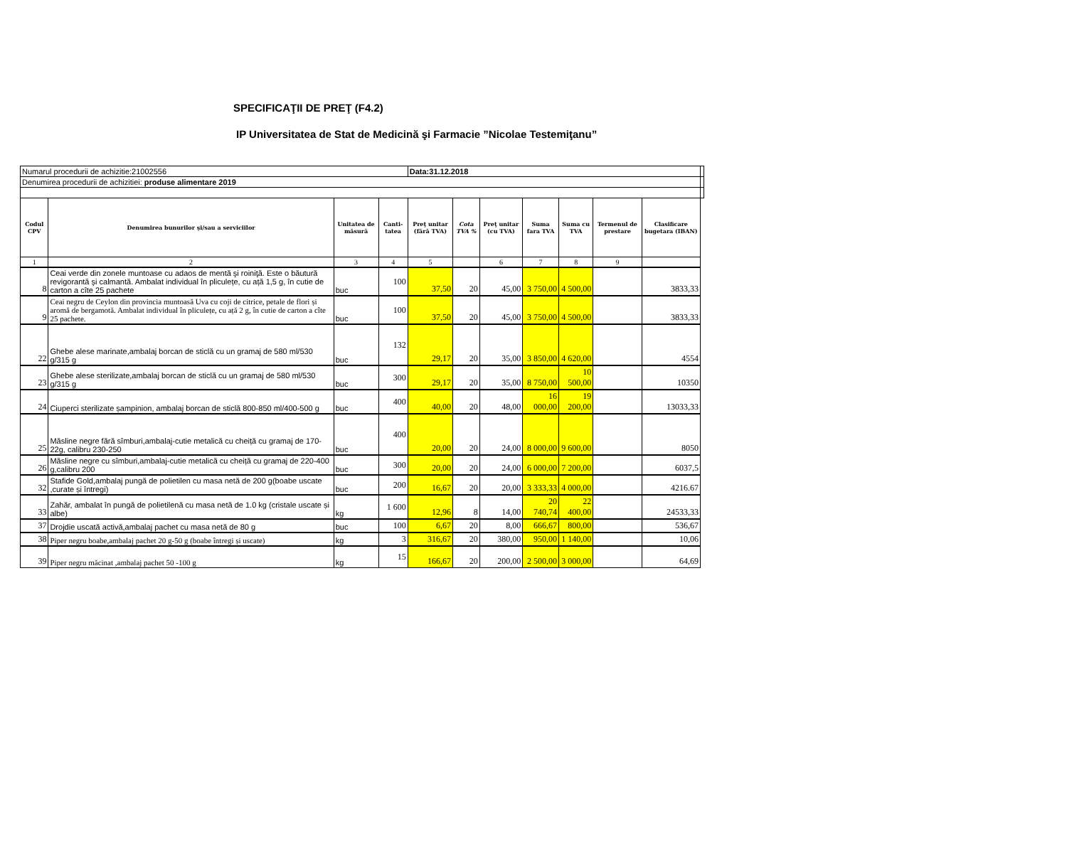SPECIFICAŢII DE PREŢ (F4.2)
IP Universitatea de Stat de Medicină şi Farmacie ”Nicolae Testemiţanu”
| Numarul procedurii de achizitie:21002556 | | | | Data:31.12.2018 | | | | | | | |
| Denumirea procedurii de achizitiei: produse alimentare 2019 | | | | | | | | | | | |
| Codul CPV | Denumirea bunurilor şi/sau a serviciilor | Unitatea de măsură | Canti-tatea | Preţ unitar (fără TVA) | Cota TVA % | Preţ unitar (cu TVA) | Suma fara TVA | Suma cu TVA | Termenul de prestare | Clasificare bugetara (IBAN) | |
| 1 | 2 | 3 | 4 | 5 | | 6 | 7 | 8 | 9 | | |
| 8 | Ceai verde din zonele muntoase cu adaos de mentă şi roiniţă. Este o băutură revigorantă şi calmantă. Ambalat individual în pliculețe, cu ață 1,5 g, în cutie de carton a cîte 25 pachete | buc | 100 | 37,50 | 20 | 45,00 | 3 750,00 | 4 500,00 | | 3833,33 | |
| 9 | Ceai negru de Ceylon din provincia muntoasă Uva cu coji de citrice, petale de flori și aromă de bergamotă. Ambalat individual în pliculețe, cu ață 2 g, în cutie de carton a cîte 25 pachete. | buc | 100 | 37,50 | 20 | 45,00 | 3 750,00 | 4 500,00 | | 3833,33 | |
| 22 | Ghebe alese marinate,ambalaj borcan de sticlă cu un gramaj de 580 ml/530 g/315 g | buc | 132 | 29,17 | 20 | 35,00 | 3 850,00 | 4 620,00 | | 4554 | |
| 23 | Ghebe alese sterilizate,ambalaj borcan de sticlă cu un gramaj de 580 ml/530 g/315 g | buc | 300 | 29,17 | 20 | 35,00 | 8 750,00 | 10 500,00 | | 10350 | |
| 24 | Ciuperci sterilizate șampinion, ambalaj borcan de sticlă 800-850 ml/400-500 g | buc | 400 | 40,00 | 20 | 48,00 | 16 000,00 | 19 200,00 | | 13033,33 | |
| 25 | Măsline negre fără sîmburi,ambalaj-cutie metalică cu cheiță cu gramaj de 170-22g, calibru 230-250 | buc | 400 | 20,00 | 20 | 24,00 | 8 000,00 | 9 600,00 | | 8050 | |
| 26 | Măsline negre cu sîmburi,ambalaj-cutie metalică cu cheiță cu gramaj de 220-400 g,calibru 200 | buc | 300 | 20,00 | 20 | 24,00 | 6 000,00 | 7 200,00 | | 6037,5 | |
| 32 | Stafide Gold,ambalaj pungă de polietilen cu masa netă de 200 g(boabe uscate ,curate și întregi) | buc | 200 | 16,67 | 20 | 20,00 | 3 333,33 | 4 000,00 | | 4216.67 | |
| 33 | Zahăr, ambalat în pungă de polietilenă cu masa netă de 1.0 kg (cristale uscate și albe) | kg | 1 600 | 12,96 | 8 | 14,00 | 20 740,74 | 22 400,00 | | 24533,33 | |
| 37 | Drojdie uscată activă,ambalaj pachet cu masa netă de 80 g | buc | 100 | 6,67 | 20 | 8,00 | 666,67 | 800,00 | | 536,67 | |
| 38 | Piper negru boabe,ambalaj pachet 20 g-50 g (boabe întregi și uscate) | kg | 3 | 316,67 | 20 | 380,00 | 950,00 | 1 140,00 | | 10,06 | |
| 39 | Piper negru măcinat ,ambalaj pachet 50 -100 g | kg | 15 | 166,67 | 20 | 200,00 | 2 500,00 | 3 000,00 | | 64,69 | |